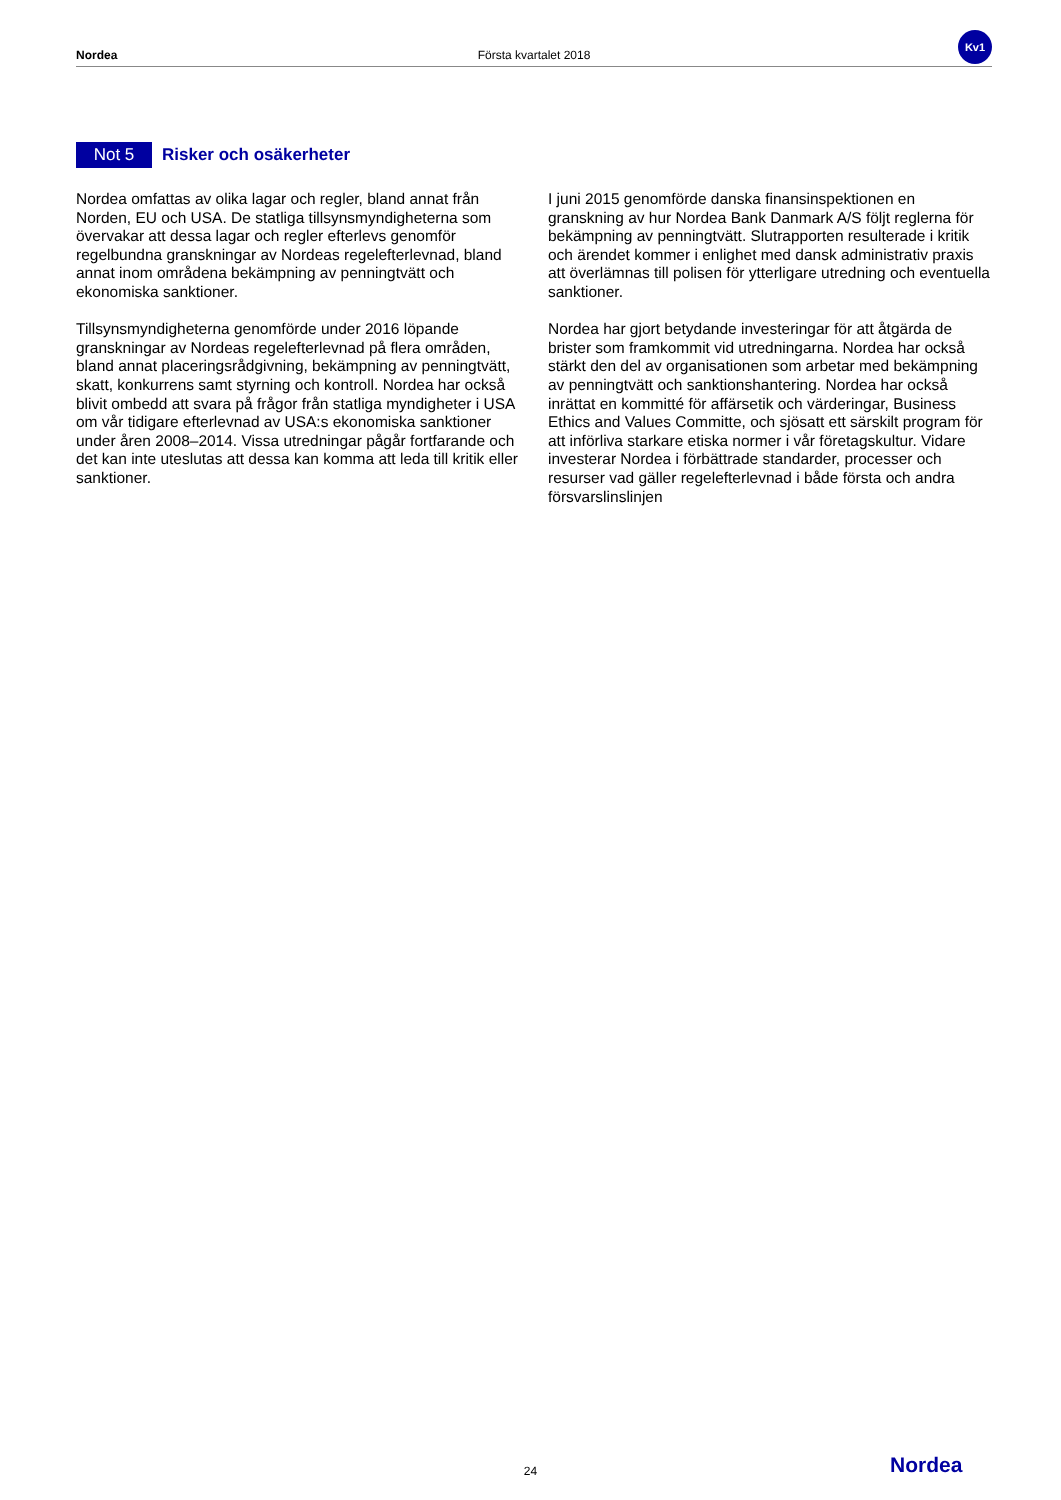Nordea Första kvartalet 2018 Kv1
Not 5 Risker och osäkerheter
Nordea omfattas av olika lagar och regler, bland annat från Norden, EU och USA. De statliga tillsynsmyndigheterna som övervakar att dessa lagar och regler efterlevs genomför regelbundna granskningar av Nordeas regelefterlevnad, bland annat inom områdena bekämpning av penningtvätt och ekonomiska sanktioner.
Tillsynsmyndigheterna genomförde under 2016 löpande granskningar av Nordeas regelefterlevnad på flera områden, bland annat placeringsrådgivning, bekämpning av penningtvätt, skatt, konkurrens samt styrning och kontroll. Nordea har också blivit ombedd att svara på frågor från statliga myndigheter i USA om vår tidigare efterlevnad av USA:s ekonomiska sanktioner under åren 2008–2014. Vissa utredningar pågår fortfarande och det kan inte uteslutas att dessa kan komma att leda till kritik eller sanktioner.
I juni 2015 genomförde danska finansinspektionen en granskning av hur Nordea Bank Danmark A/S följt reglerna för bekämpning av penningtvätt. Slutrapporten resulterade i kritik och ärendet kommer i enlighet med dansk administrativ praxis att överlämnas till polisen för ytterligare utredning och eventuella sanktioner.
Nordea har gjort betydande investeringar för att åtgärda de brister som framkommit vid utredningarna. Nordea har också stärkt den del av organisationen som arbetar med bekämpning av penningtvätt och sanktionshantering. Nordea har också inrättat en kommitté för affärsetik och värderingar, Business Ethics and Values Committe, och sjösatt ett särskilt program för att införliva starkare etiska normer i vår företagskultur. Vidare investerar Nordea i förbättrade standarder, processer och resurser vad gäller regelefterlevnad i både första och andra försvarslinslinjen
24 Nordea